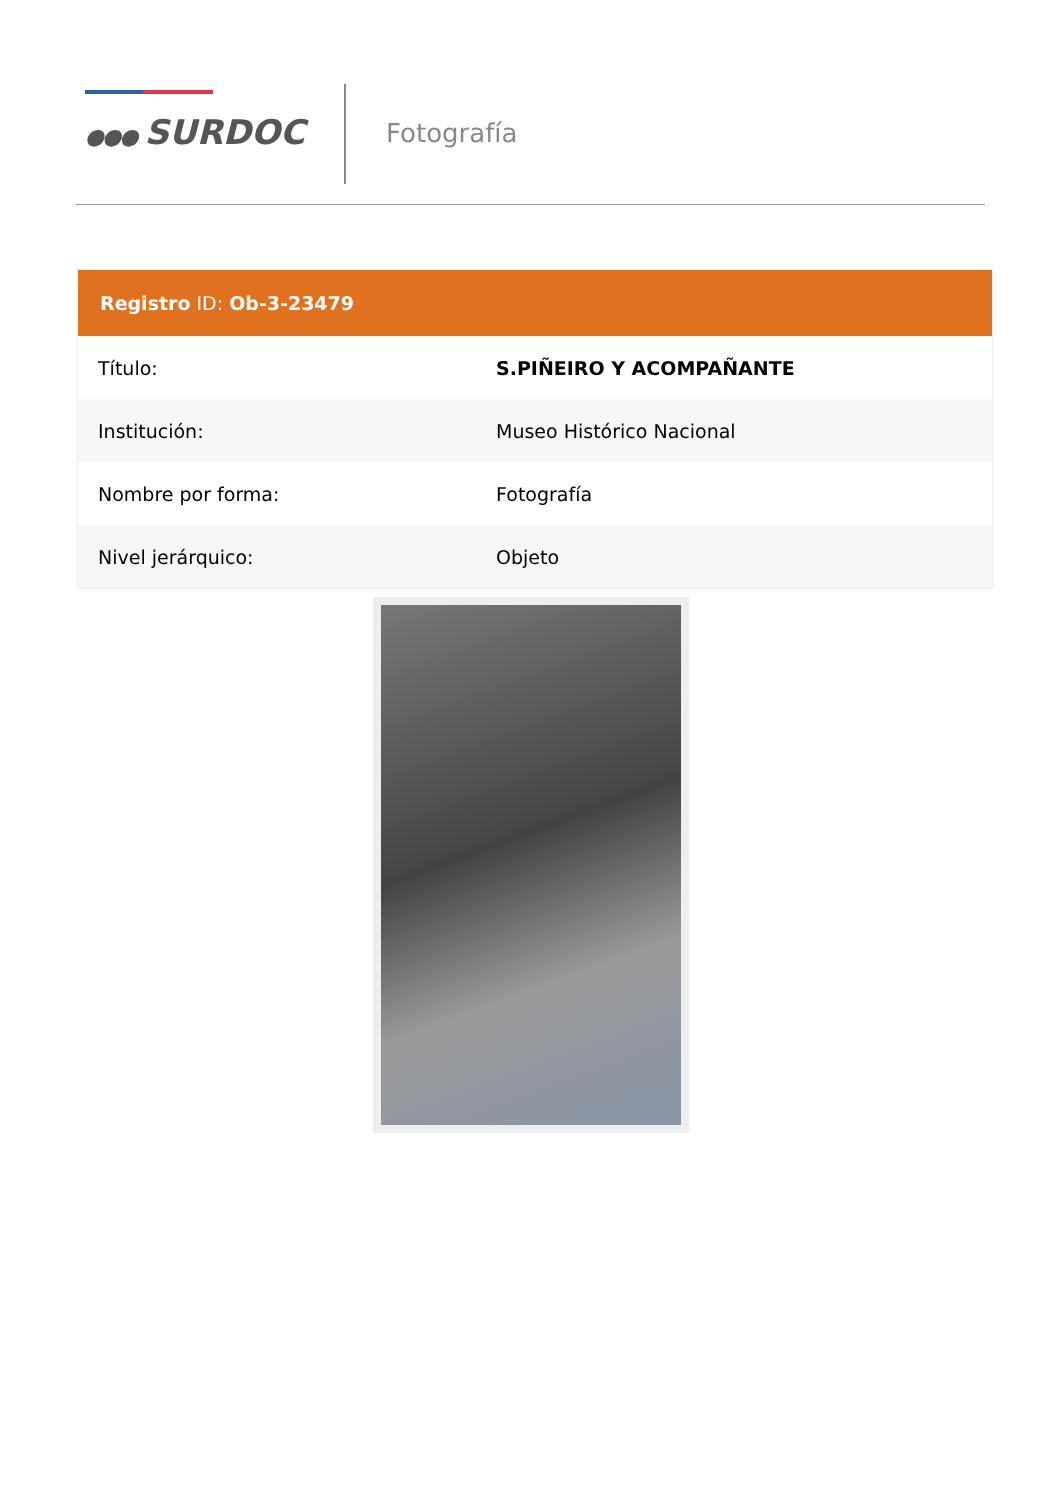●●● SURDOC Fotografía
| Registro ID: Ob-3-23479 | |
| --- | --- |
| Título: | S.PIÑEIRO Y ACOMPAÑANTE |
| Institución: | Museo Histórico Nacional |
| Nombre por forma: | Fotografía |
| Nivel jerárquico: | Objeto |